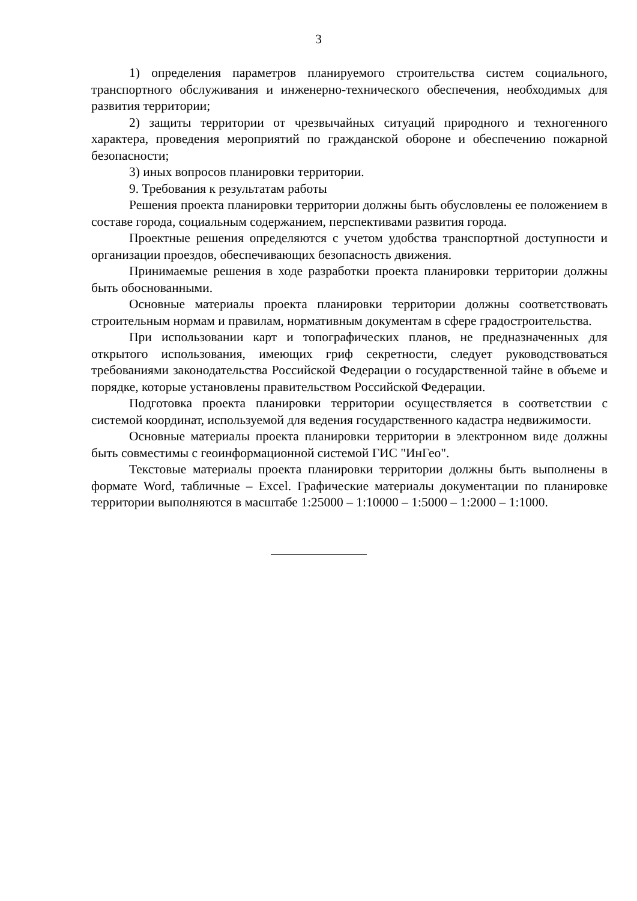3
1) определения параметров планируемого строительства систем социального, транспортного обслуживания и инженерно-технического обеспечения, необходимых для развития территории;
2) защиты территории от чрезвычайных ситуаций природного и техногенного характера, проведения мероприятий по гражданской обороне и обеспечению пожарной безопасности;
3) иных вопросов планировки территории.
9. Требования к результатам работы
Решения проекта планировки территории должны быть обусловлены ее положением в составе города, социальным содержанием, перспективами развития города.
Проектные решения определяются с учетом удобства транспортной доступности и организации проездов, обеспечивающих безопасность движения.
Принимаемые решения в ходе разработки проекта планировки территории должны быть обоснованными.
Основные материалы проекта планировки территории должны соответствовать строительным нормам и правилам, нормативным документам в сфере градостроительства.
При использовании карт и топографических планов, не предназначенных для открытого использования, имеющих гриф секретности, следует руководствоваться требованиями законодательства Российской Федерации о государственной тайне в объеме и порядке, которые установлены правительством Российской Федерации.
Подготовка проекта планировки территории осуществляется в соответствии с системой координат, используемой для ведения государственного кадастра недвижимости.
Основные материалы проекта планировки территории в электронном виде должны быть совместимы с геоинформационной системой ГИС "ИнГео".
Текстовые материалы проекта планировки территории должны быть выполнены в формате Word, табличные – Excel. Графические материалы документации по планировке территории выполняются в масштабе 1:25000 – 1:10000 – 1:5000 – 1:2000 – 1:1000.